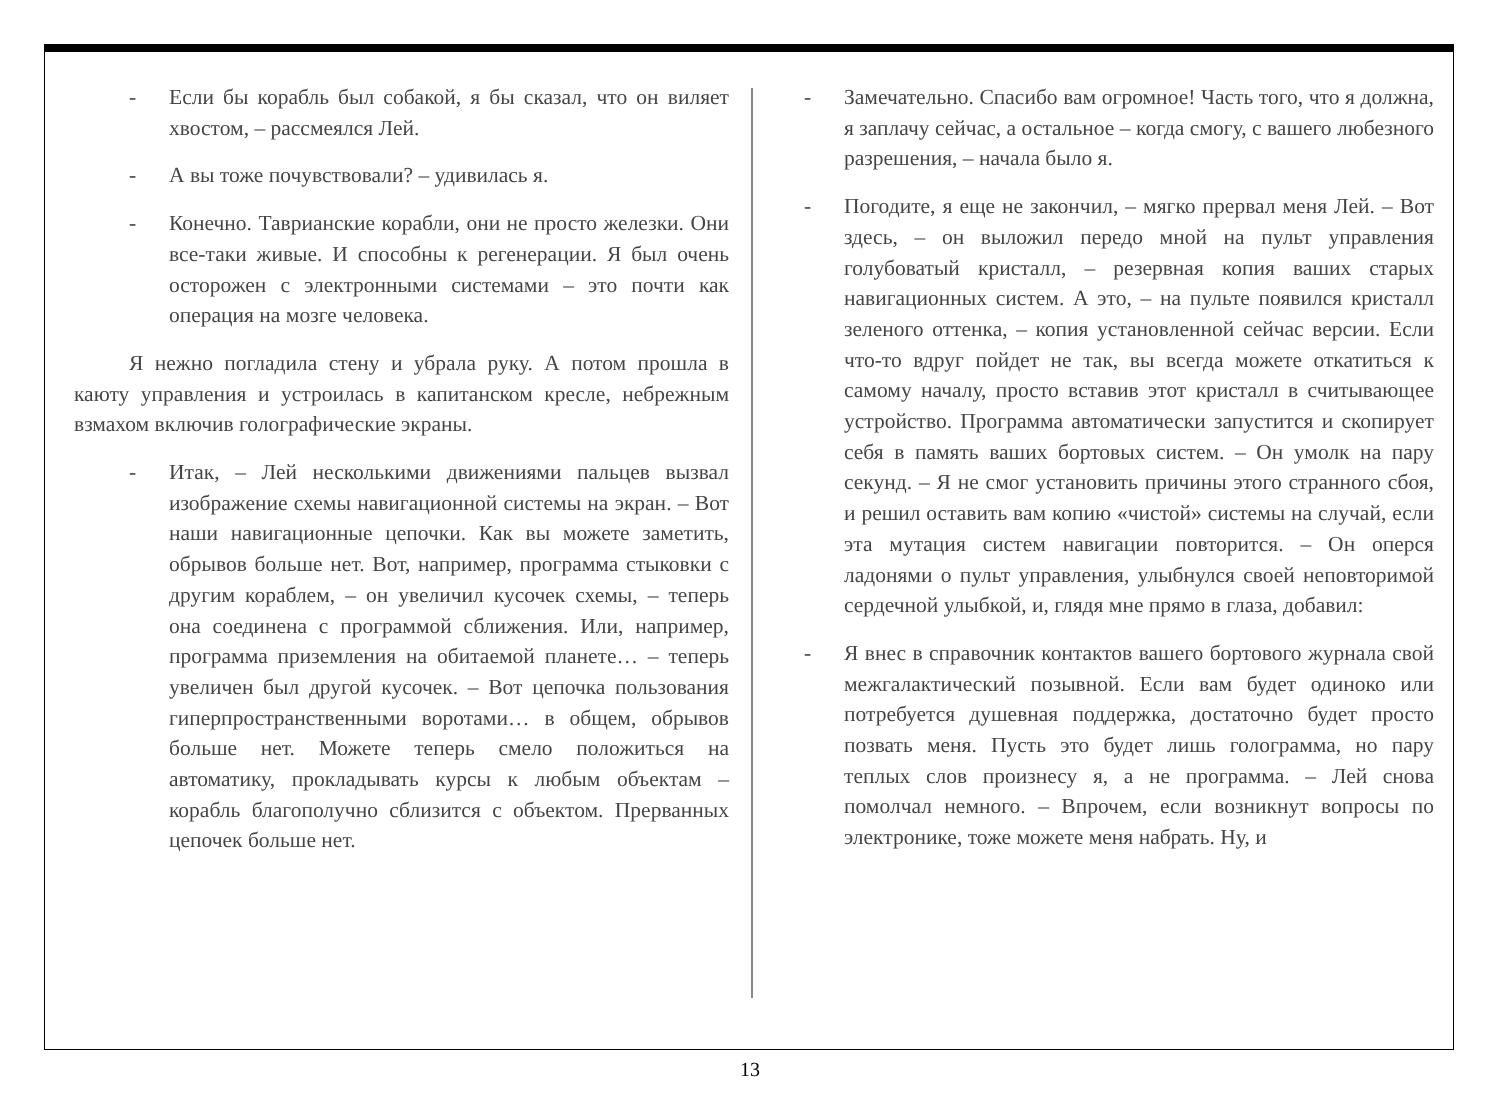- Если бы корабль был собакой, я бы сказал, что он виляет хвостом, – рассмеялся Лей.
- А вы тоже почувствовали? – удивилась я.
- Конечно. Таврианские корабли, они не просто железки. Они все-таки живые. И способны к регенерации. Я был очень осторожен с электронными системами – это почти как операция на мозге человека.
Я нежно погладила стену и убрала руку. А потом прошла в каюту управления и устроилась в капитанском кресле, небрежным взмахом включив голографические экраны.
- Итак, – Лей несколькими движениями пальцев вызвал изображение схемы навигационной системы на экран. – Вот наши навигационные цепочки. Как вы можете заметить, обрывов больше нет. Вот, например, программа стыковки с другим кораблем, – он увеличил кусочек схемы, – теперь она соединена с программой сближения. Или, например, программа приземления на обитаемой планете… – теперь увеличен был другой кусочек. – Вот цепочка пользования гиперпространственными воротами… в общем, обрывов больше нет. Можете теперь смело положиться на автоматику, прокладывать курсы к любым объектам – корабль благополучно сблизится с объектом. Прерванных цепочек больше нет.
- Замечательно. Спасибо вам огромное! Часть того, что я должна, я заплачу сейчас, а остальное – когда смогу, с вашего любезного разрешения, – начала было я.
- Погодите, я еще не закончил, – мягко прервал меня Лей. – Вот здесь, – он выложил передо мной на пульт управления голубоватый кристалл, – резервная копия ваших старых навигационных систем. А это, – на пульте появился кристалл зеленого оттенка, – копия установленной сейчас версии. Если что-то вдруг пойдет не так, вы всегда можете откатиться к самому началу, просто вставив этот кристалл в считывающее устройство. Программа автоматически запустится и скопирует себя в память ваших бортовых систем. – Он умолк на пару секунд. – Я не смог установить причины этого странного сбоя, и решил оставить вам копию «чистой» системы на случай, если эта мутация систем навигации повторится. – Он оперся ладонями о пульт управления, улыбнулся своей неповторимой сердечной улыбкой, и, глядя мне прямо в глаза, добавил:
- Я внес в справочник контактов вашего бортового журнала свой межгалактический позывной. Если вам будет одиноко или потребуется душевная поддержка, достаточно будет просто позвать меня. Пусть это будет лишь голограмма, но пару теплых слов произнесу я, а не программа. – Лей снова помолчал немного. – Впрочем, если возникнут вопросы по электронике, тоже можете меня набрать. Ну, и
13